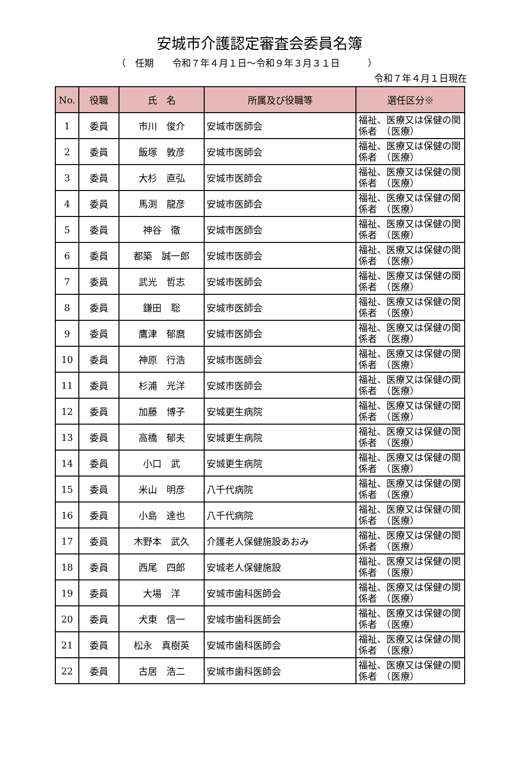安城市介護認定審査会委員名簿
（　任期　　令和７年４月１日～令和９年３月３１日　　　）
令和７年４月１日現在
| No. | 役職 | 氏 名 | 所属及び役職等 | 選任区分※ |
| --- | --- | --- | --- | --- |
| 1 | 委員 | 市川 俊介 | 安城市医師会 | 福祉、医療又は保健の関係者 （医療） |
| 2 | 委員 | 飯塚 敦彦 | 安城市医師会 | 福祉、医療又は保健の関係者 （医療） |
| 3 | 委員 | 大杉 直弘 | 安城市医師会 | 福祉、医療又は保健の関係者 （医療） |
| 4 | 委員 | 馬渕 龍彦 | 安城市医師会 | 福祉、医療又は保健の関係者 （医療） |
| 5 | 委員 | 神谷 徹 | 安城市医師会 | 福祉、医療又は保健の関係者 （医療） |
| 6 | 委員 | 都築 誠一郎 | 安城市医師会 | 福祉、医療又は保健の関係者 （医療） |
| 7 | 委員 | 武光 哲志 | 安城市医師会 | 福祉、医療又は保健の関係者 （医療） |
| 8 | 委員 | 鎌田 聡 | 安城市医師会 | 福祉、医療又は保健の関係者 （医療） |
| 9 | 委員 | 鷹津 郁麿 | 安城市医師会 | 福祉、医療又は保健の関係者 （医療） |
| 10 | 委員 | 神原 行浩 | 安城市医師会 | 福祉、医療又は保健の関係者 （医療） |
| 11 | 委員 | 杉浦 光洋 | 安城市医師会 | 福祉、医療又は保健の関係者 （医療） |
| 12 | 委員 | 加藤 博子 | 安城更生病院 | 福祉、医療又は保健の関係者 （医療） |
| 13 | 委員 | 高橋 郁夫 | 安城更生病院 | 福祉、医療又は保健の関係者 （医療） |
| 14 | 委員 | 小口 武 | 安城更生病院 | 福祉、医療又は保健の関係者 （医療） |
| 15 | 委員 | 米山 明彦 | 八千代病院 | 福祉、医療又は保健の関係者 （医療） |
| 16 | 委員 | 小島 達也 | 八千代病院 | 福祉、医療又は保健の関係者 （医療） |
| 17 | 委員 | 木野本 武久 | 介護老人保健施設あおみ | 福祉、医療又は保健の関係者 （医療） |
| 18 | 委員 | 西尾 四郎 | 安城老人保健施設 | 福祉、医療又は保健の関係者 （医療） |
| 19 | 委員 | 大場 洋 | 安城市歯科医師会 | 福祉、医療又は保健の関係者 （医療） |
| 20 | 委員 | 犬東 信一 | 安城市歯科医師会 | 福祉、医療又は保健の関係者 （医療） |
| 21 | 委員 | 松永 真樹英 | 安城市歯科医師会 | 福祉、医療又は保健の関係者 （医療） |
| 22 | 委員 | 古居 浩二 | 安城市歯科医師会 | 福祉、医療又は保健の関係者 （医療） |